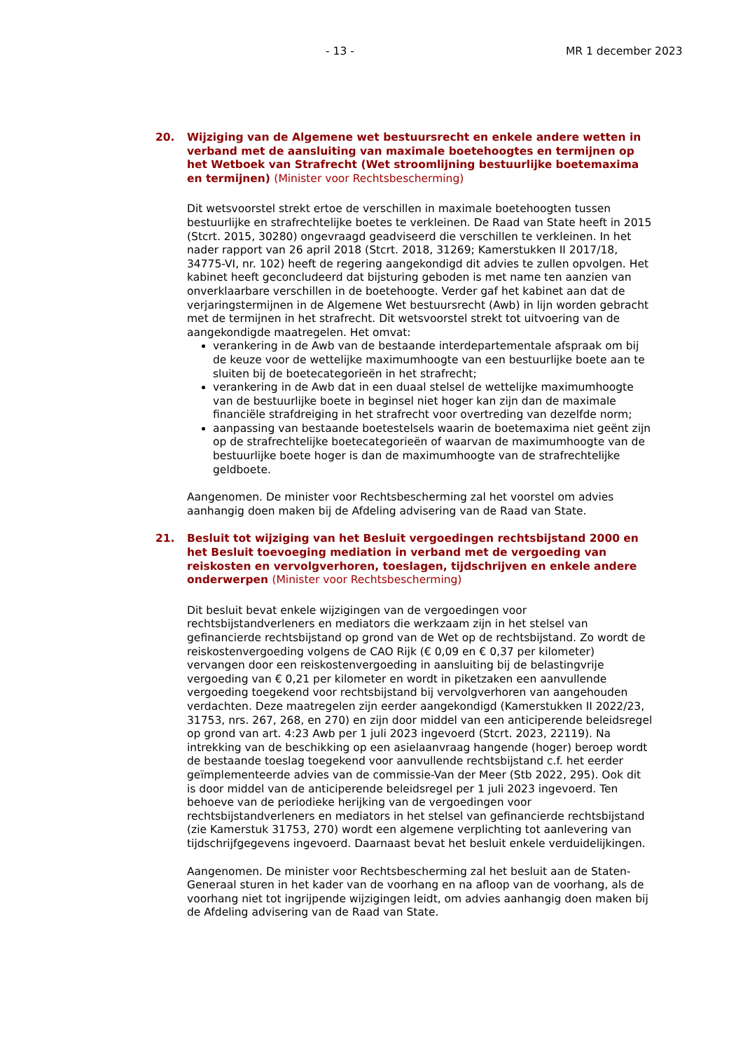- 13 - MR 1 december 2023
20. Wijziging van de Algemene wet bestuursrecht en enkele andere wetten in verband met de aansluiting van maximale boetehoogtes en termijnen op het Wetboek van Strafrecht (Wet stroomlijning bestuurlijke boetemaxima en termijnen) (Minister voor Rechtsbescherming)
Dit wetsvoorstel strekt ertoe de verschillen in maximale boetehoogten tussen bestuurlijke en strafrechtelijke boetes te verkleinen. De Raad van State heeft in 2015 (Stcrt. 2015, 30280) ongevraagd geadviseerd die verschillen te verkleinen. In het nader rapport van 26 april 2018 (Stcrt. 2018, 31269; Kamerstukken II 2017/18, 34775-VI, nr. 102) heeft de regering aangekondigd dit advies te zullen opvolgen. Het kabinet heeft geconcludeerd dat bijsturing geboden is met name ten aanzien van onverklaarbare verschillen in de boetehoogte. Verder gaf het kabinet aan dat de verjaringstermijnen in de Algemene Wet bestuursrecht (Awb) in lijn worden gebracht met de termijnen in het strafrecht. Dit wetsvoorstel strekt tot uitvoering van de aangekondigde maatregelen. Het omvat:
verankering in de Awb van de bestaande interdepartementale afspraak om bij de keuze voor de wettelijke maximumhoogte van een bestuurlijke boete aan te sluiten bij de boetecategorieën in het strafrecht;
verankering in de Awb dat in een duaal stelsel de wettelijke maximumhoogte van de bestuurlijke boete in beginsel niet hoger kan zijn dan de maximale financiële strafdreiging in het strafrecht voor overtreding van dezelfde norm;
aanpassing van bestaande boetestelsels waarin de boetemaxima niet geënt zijn op de strafrechtelijke boetecategorieën of waarvan de maximumhoogte van de bestuurlijke boete hoger is dan de maximumhoogte van de strafrechtelijke geldboete.
Aangenomen. De minister voor Rechtsbescherming zal het voorstel om advies aanhangig doen maken bij de Afdeling advisering van de Raad van State.
21. Besluit tot wijziging van het Besluit vergoedingen rechtsbijstand 2000 en het Besluit toevoeging mediation in verband met de vergoeding van reiskosten en vervolgverhoren, toeslagen, tijdschrijven en enkele andere onderwerpen (Minister voor Rechtsbescherming)
Dit besluit bevat enkele wijzigingen van de vergoedingen voor rechtsbijstandverleners en mediators die werkzaam zijn in het stelsel van gefinancierde rechtsbijstand op grond van de Wet op de rechtsbijstand. Zo wordt de reiskostenvergoeding volgens de CAO Rijk (€ 0,09 en € 0,37 per kilometer) vervangen door een reiskostenvergoeding in aansluiting bij de belastingvrije vergoeding van € 0,21 per kilometer en wordt in piketzaken een aanvullende vergoeding toegekend voor rechtsbijstand bij vervolgverhoren van aangehouden verdachten. Deze maatregelen zijn eerder aangekondigd (Kamerstukken II 2022/23, 31753, nrs. 267, 268, en 270) en zijn door middel van een anticiperende beleidsregel op grond van art. 4:23 Awb per 1 juli 2023 ingevoerd (Stcrt. 2023, 22119). Na intrekking van de beschikking op een asielaanvraag hangende (hoger) beroep wordt de bestaande toeslag toegekend voor aanvullende rechtsbijstand c.f. het eerder geïmplementeerde advies van de commissie-Van der Meer (Stb 2022, 295). Ook dit is door middel van de anticiperende beleidsregel per 1 juli 2023 ingevoerd. Ten behoeve van de periodieke herijking van de vergoedingen voor rechtsbijstandverleners en mediators in het stelsel van gefinancierde rechtsbijstand (zie Kamerstuk 31753, 270) wordt een algemene verplichting tot aanlevering van tijdschrijfgegevens ingevoerd. Daarnaast bevat het besluit enkele verduidelijkingen.
Aangenomen. De minister voor Rechtsbescherming zal het besluit aan de Staten-Generaal sturen in het kader van de voorhang en na afloop van de voorhang, als de voorhang niet tot ingrijpende wijzigingen leidt, om advies aanhangig doen maken bij de Afdeling advisering van de Raad van State.